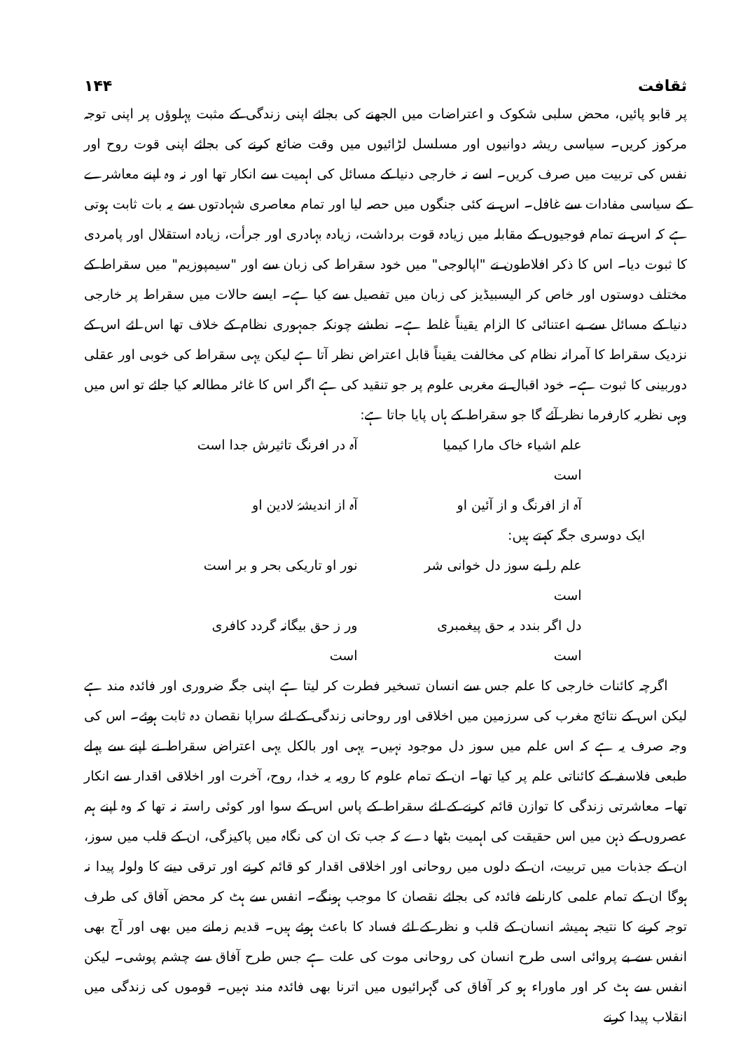ثقافت ۱۴۴
پر قابو پائیں، محض سلبی شکوک و اعتراضات میں الجھنے کی بجائے اپنی زندگی کے مثبت پہلوؤں پر اپنی توجہ مرکوز کریں۔ سیاسی ریشہ دوانیوں اور مسلسل لڑائیوں میں وقت ضائع کرنے کی بجائے اپنی قوت روح اور نفس کی تربیت میں صرف کریں۔ اسے نہ خارجی دنیا کے مسائل کی اہمیت سے انکار تھا اور نہ وہ اپنے معاشرے کے سیاسی مفادات سے غافل۔ اس نے کئی جنگوں میں حصہ لیا اور تمام معاصری شہادتوں سے یہ بات ثابت ہوتی ہے کہ اس نے تمام فوجیوں کے مقابلہ میں زیادہ قوت برداشت، زیادہ بہادری اور جرأت، زیادہ استقلال اور پامردی کا ثبوت دیا۔ اس کا ذکر افلاطون نے "اپالوجی" میں خود سقراط کی زبان سے اور "سیمپوزیم" میں سقراط کے مختلف دوستوں اور خاص کر الیسبیڈیز کی زبان میں تفصیل سے کیا ہے۔ ایسے حالات میں سقراط پر خارجی دنیا کے مسائل سے بے اعتنائی کا الزام یقیناً غلط ہے۔ نطشے چونکہ جمہوری نظام کے خلاف تھا اس لئے اس کے نزدیک سقراط کا آمرانہ نظام کی مخالفت یقیناً قابل اعتراض نظر آتا ہے لیکن یہی سقراط کی خوبی اور عقلی دوربینی کا ثبوت ہے۔ خود اقبال نے مغربی علوم پر جو تنقید کی ہے اگر اس کا غائر مطالعہ کیا جائے تو اس میں وہی نظریہ کارفرما نظر آئے گا جو سقراط کے ہاں پایا جاتا ہے:
علم اشیاء خاک مارا کیمیا است آہ در افرنگ تاثیرش جدا است
آہ از افرنگ و از آئین او آہ از اندیشۂ لادین او
ایک دوسری جگہ کہتے ہیں:
علم را بے سوز دل خوانی شر است نور او تاریکی بحر و بر است
دل اگر بندد بہ حق پیغمبری است ور ز حق بیگانہ گردد کافری است
اگرچہ کائنات خارجی کا علم جس سے انسان تسخیر فطرت کر لیتا ہے اپنی جگہ ضروری اور فائدہ مند ہے لیکن اس کے نتائج مغرب کی سرزمین میں اخلاقی اور روحانی زندگی کے لئے سراپا نقصان دہ ثابت ہوئے۔ اس کی وجہ صرف یہ ہے کہ اس علم میں سوز دل موجود نہیں۔ یہی اور بالکل یہی اعتراض سقراط نے اپنے سے پہلے طبعی فلاسفہ کے کائناتی علم پر کیا تھا۔ ان کے تمام علوم کا رویہ یہ خدا، روح، آخرت اور اخلاقی اقدار سے انکار تھا۔ معاشرتی زندگی کا توازن قائم کرنے کے لئے سقراط کے پاس اس کے سوا اور کوئی راستہ نہ تھا کہ وہ اپنے ہم عصروں کے ذہن میں اس حقیقت کی اہمیت بٹھا دے کہ جب تک ان کی نگاہ میں پاکیزگی، ان کے قلب میں سوز، ان کے جذبات میں تربیت، ان کے دلوں میں روحانی اور اخلاقی اقدار کو قائم کرنے اور ترقی دینے کا ولولہ پیدا نہ ہوگا ان کے تمام علمی کارنامے فائدہ کی بجائے نقصان کا موجب ہونگے۔ انفس سے ہٹ کر محض آفاق کی طرف توجہ کرنے کا نتیجہ ہمیشہ انسان کے قلب و نظر کے لئے فساد کا باعث ہوئے ہیں۔ قدیم زمانے میں بھی اور آج بھی انفس سے بے پروائی اسی طرح انسان کی روحانی موت کی علت ہے جس طرح آفاق سے چشم پوشی۔ لیکن انفس سے ہٹ کر اور ماوراء ہو کر آفاق کی گہرائیوں میں اترنا بھی فائدہ مند نہیں۔ قوموں کی زندگی میں انقلاب پیدا کرنے